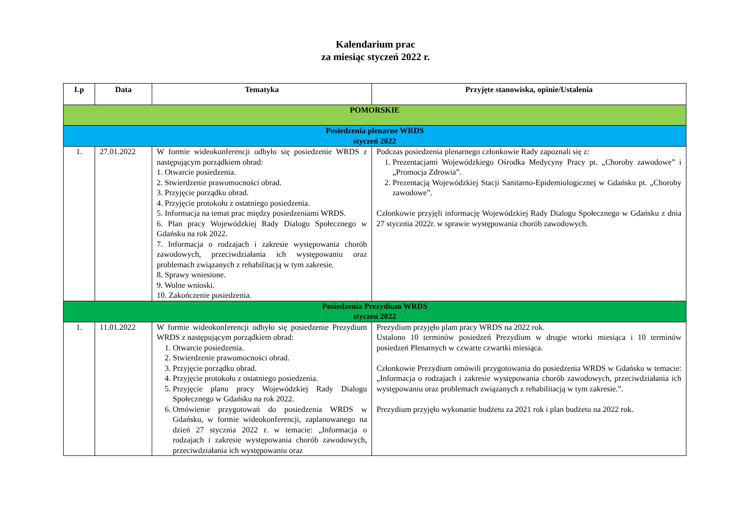Kalendarium prac
za miesiąc styczeń 2022 r.
| Lp | Data | Tematyka | Przyjęte stanowiska, opinie/Ustalenia |
| --- | --- | --- | --- |
| POMORSKIE | | | |
| Posiedzenia plenarne WRDS styczeń 2022 | | | |
| 1. | 27.01.2022 | W formie wideokonferencji odbyło się posiedzenie WRDS z następującym porządkiem obrad: 1. Otwarcie posiedzenia. 2. Stwierdzenie prawomocności obrad. 3. Przyjęcie porządku obrad. 4. Przyjęcie protokołu z ostatniego posiedzenia. 5. Informacja na temat prac między posiedzeniami WRDS. 6. Plan pracy Wojewódzkiej Rady Dialogu Społecznego w Gdańsku na rok 2022. 7. Informacja o rodzajach i zakresie występowania chorób zawodowych, przeciwdziałania ich występowaniu oraz problemach związanych z rehabilitacją w tym zakresie. 8. Sprawy wniesione. 9. Wolne wnioski. 10. Zakończenie posiedzenia. | Podczas posiedzenia plenarnego członkowie Rady zapoznali się z: 1. Prezentacjami Wojewódzkiego Ośrodka Medycyny Pracy pt. „Choroby zawodowe” i „Promocja Zdrowia”. 2. Prezentacją Wojewódzkiej Stacji Sanitarno-Epidemiologicznej w Gdańsku pt. „Choroby zawodowe”. Członkowie przyjęli informację Wojewódzkiej Rady Dialogu Społecznego w Gdańsku z dnia 27 stycznia 2022r. w sprawie występowania chorób zawodowych. |
| Posiedzenia Prezydium WRDS styczeń 2022 | | | |
| 1. | 11.01.2022 | W formie wideokonferencji odbyło się posiedzenie Prezydium WRDS z następującym porządkiem obrad: 1. Otwarcie posiedzenia. 2. Stwierdzenie prawomocności obrad. 3. Przyjęcie porządku obrad. 4. Przyjęcie protokołu z ostatniego posiedzenia. 5. Przyjęcie planu pracy Wojewódzkiej Rady Dialogu Społecznego w Gdańsku na rok 2022. 6. Omówienie przygotowań do posiedzenia WRDS w Gdańsku, w formie wideokonferencji, zaplanowanego na dzień 27 stycznia 2022 r. w temacie: „Informacja o rodzajach i zakresie występowania chorób zawodowych, przeciwdziałania ich występowaniu oraz | Prezydium przyjęło plam pracy WRDS na 2022 rok. Ustalono 10 terminów posiedzeń Prezydium w drugie wtorki miesiąca i 10 terminów posiedzeń Plenarnych w czwarte czwartki miesiąca. Członkowie Prezydium omówili przygotowania do posiedzenia WRDS w Gdańsku w temacie: „Informacja o rodzajach i zakresie występowania chorób zawodowych, przeciwdziałania ich występowaniu oraz problemach związanych z rehabilitacją w tym zakresie.”. Prezydium przyjęło wykonanie budżetu za 2021 rok i plan budżetu na 2022 rok. |